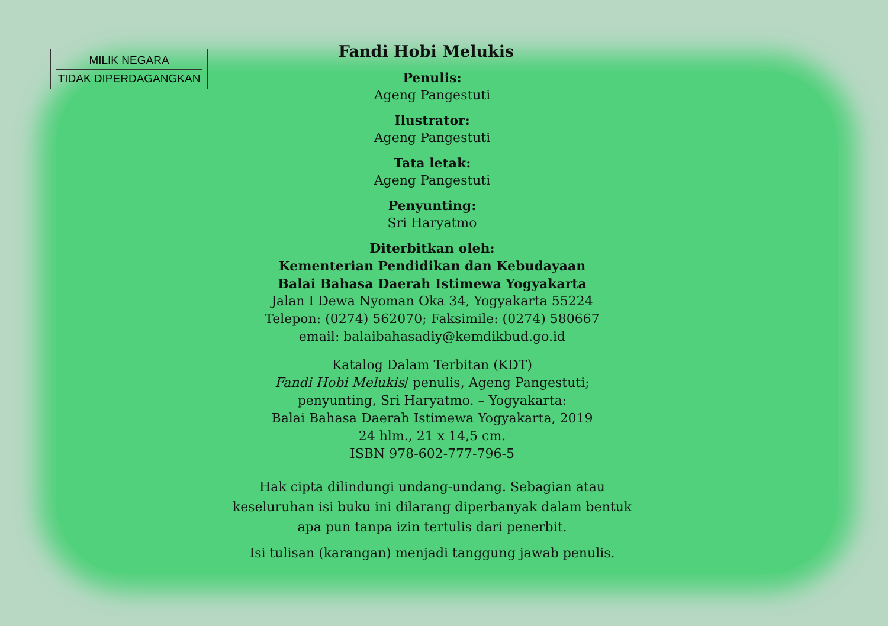MILIK NEGARA
TIDAK DIPERDAGANGKAN
Fandi Hobi Melukis
Penulis:
Ageng Pangestuti
Ilustrator:
Ageng Pangestuti
Tata letak:
Ageng Pangestuti
Penyunting:
Sri Haryatmo
Diterbitkan oleh:
Kementerian Pendidikan dan Kebudayaan
Balai Bahasa Daerah Istimewa Yogyakarta
Jalan I Dewa Nyoman Oka 34, Yogyakarta 55224
Telepon: (0274) 562070; Faksimile: (0274) 580667
email: balaibahasadiy@kemdikbud.go.id
Katalog Dalam Terbitan (KDT)
Fandi Hobi Melukis/ penulis, Ageng Pangestuti;
penyunting, Sri Haryatmo. – Yogyakarta:
Balai Bahasa Daerah Istimewa Yogyakarta, 2019
24 hlm., 21 x 14,5 cm.
ISBN 978-602-777-796-5
Hak cipta dilindungi undang-undang. Sebagian atau
keseluruhan isi buku ini dilarang diperbanyak dalam bentuk
apa pun tanpa izin tertulis dari penerbit.
Isi tulisan (karangan) menjadi tanggung jawab penulis.